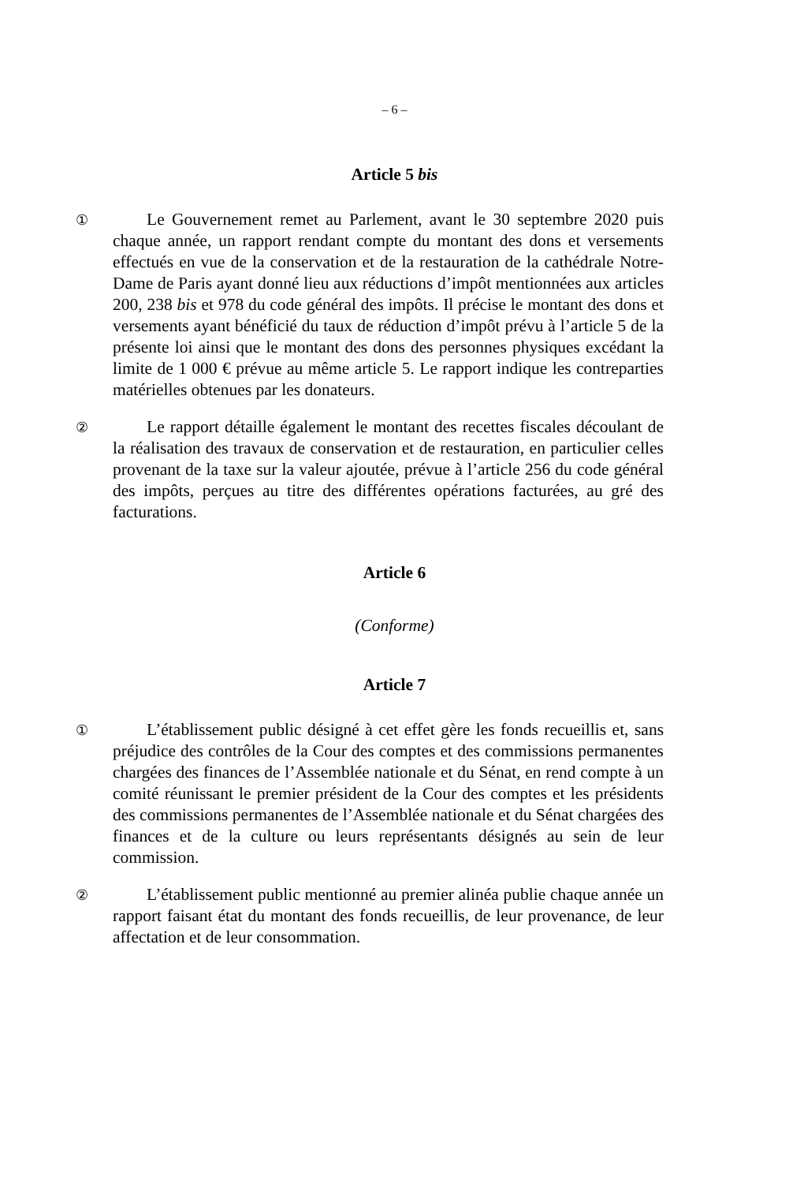– 6 –
Article 5 bis
①
Le Gouvernement remet au Parlement, avant le 30 septembre 2020 puis chaque année, un rapport rendant compte du montant des dons et versements effectués en vue de la conservation et de la restauration de la cathédrale Notre-Dame de Paris ayant donné lieu aux réductions d’impôt mentionnées aux articles 200, 238 bis et 978 du code général des impôts. Il précise le montant des dons et versements ayant bénéficié du taux de réduction d’impôt prévu à l’article 5 de la présente loi ainsi que le montant des dons des personnes physiques excédant la limite de 1 000 € prévue au même article 5. Le rapport indique les contreparties matérielles obtenues par les donateurs.
②
Le rapport détaille également le montant des recettes fiscales découlant de la réalisation des travaux de conservation et de restauration, en particulier celles provenant de la taxe sur la valeur ajoutée, prévue à l’article 256 du code général des impôts, perçues au titre des différentes opérations facturées, au gré des facturations.
Article 6
(Conforme)
Article 7
①
L’établissement public désigné à cet effet gère les fonds recueillis et, sans préjudice des contrôles de la Cour des comptes et des commissions permanentes chargées des finances de l’Assemblée nationale et du Sénat, en rend compte à un comité réunissant le premier président de la Cour des comptes et les présidents des commissions permanentes de l’Assemblée nationale et du Sénat chargées des finances et de la culture ou leurs représentants désignés au sein de leur commission.
②
L’établissement public mentionné au premier alinéa publie chaque année un rapport faisant état du montant des fonds recueillis, de leur provenance, de leur affectation et de leur consommation.